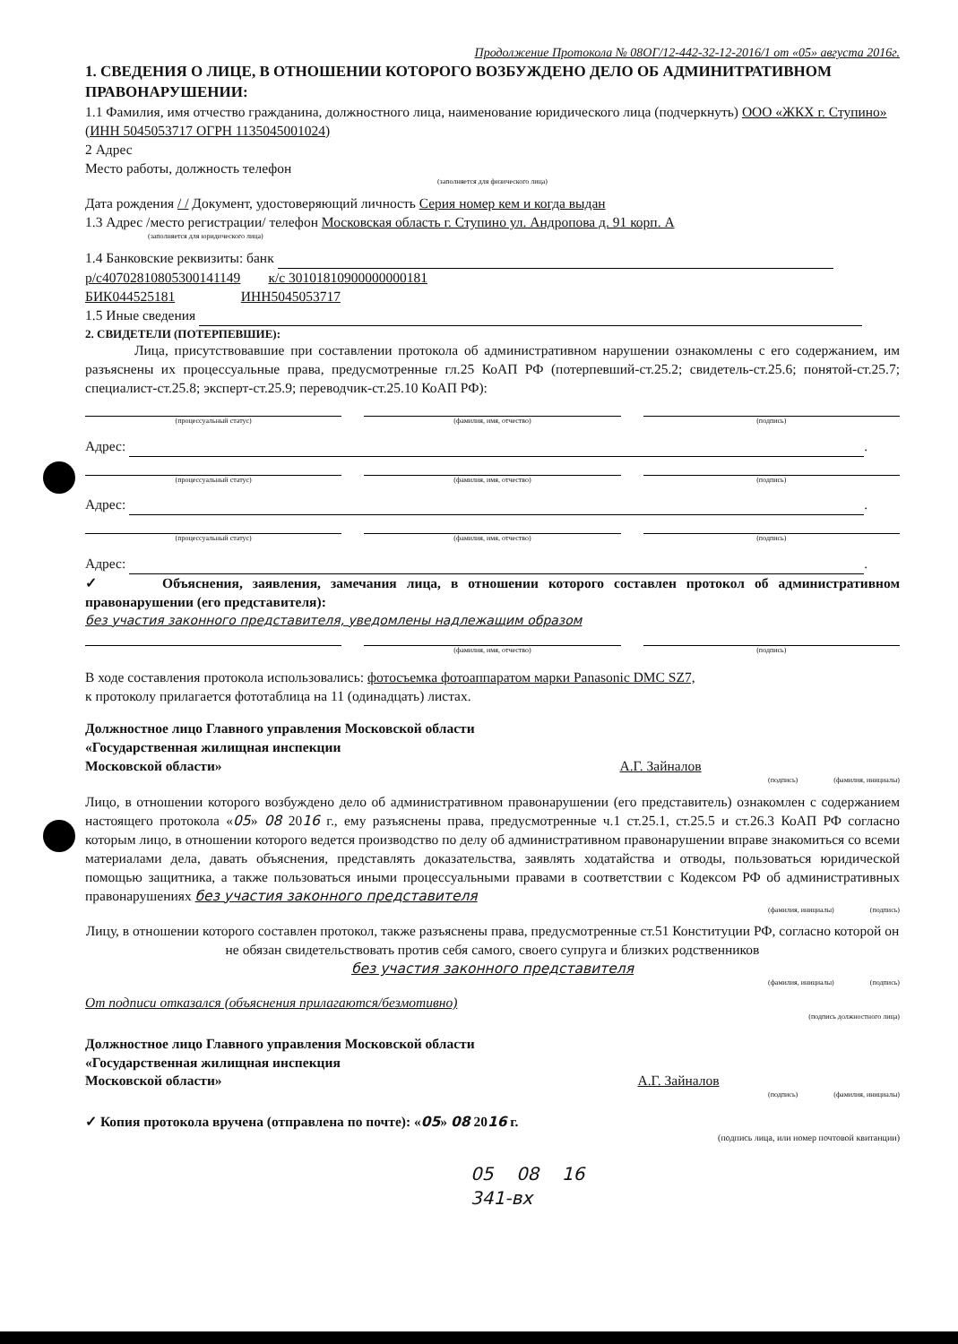Продолжение Протокола № 08ОГ/12-442-32-12-2016/1 от «05» августа 2016г.
1. СВЕДЕНИЯ О ЛИЦЕ, В ОТНОШЕНИИ КОТОРОГО ВОЗБУЖДЕНО ДЕЛО ОБ АДМИНИТРАТИВНОМ ПРАВОНАРУШЕНИИ:
1.1 Фамилия, имя отчество гражданина, должностного лица, наименование юридического лица (подчеркнуть) ООО «ЖКХ г. Ступино» (ИНН 5045053717 ОГРН 1135045001024)
2 Адрес
Место работы, должность телефон
(заполняется для физического лица)
Дата рождения / / Документ, удостоверяющий личность Серия номер кем и когда выдан
1.3 Адрес /место регистрации/ телефон Московская область г. Ступино ул. Андропова д. 91 корп. А
(заполняется для юридического лица)
1.4 Банковские реквизиты: банк
р/с40702810805300141149 к/с 30101810900000000181
БИК044525181 ИНН5045053717
1.5 Иные сведения
2. СВИДЕТЕЛИ (ПОТЕРПЕВШИЕ):
Лица, присутствовавшие при составлении протокола об административном нарушении ознакомлены с его содержанием, им разъяснены их процессуальные права, предусмотренные гл.25 КоАП РФ (потерпевший-ст.25.2; свидетель-ст.25.6; понятой-ст.25.7; специалист-ст.25.8; эксперт-ст.25.9; переводчик-ст.25.10 КоАП РФ):
(процессуальный статус) (фамилия, имя, отчество) (подпись)
Адрес: .
(процессуальный статус) (фамилия, имя, отчество) (подпись)
Адрес: .
(процессуальный статус) (фамилия, имя, отчество) (подпись)
Адрес: .
✓ Объяснения, заявления, замечания лица, в отношении которого составлен протокол об административном правонарушении (его представителя):
без участия законного представителя, уведомлены надлежащим образом
(фамилия, имя, отчество) (подпись)
В ходе составления протокола использовались: фотосъемка фотоаппаратом марки Panasonic DMC SZ7,
к протоколу прилагается фототаблица на 11 (одинадцать) листах.
Должностное лицо Главного управления Московской области
«Государственная жилищная инспекции
Московской области» А.Г. Зайналов
(подпись) (фамилия, инициалы)
Лицо, в отношении которого возбуждено дело об административном правонарушении (его представитель) ознакомлен с содержанием настоящего протокола «05» 08 2016 г., ему разъяснены права, предусмотренные ч.1 ст.25.1, ст.25.5 и ст.26.3 КоАП РФ согласно которым лицо, в отношении которого ведется производство по делу об административном правонарушении вправе знакомиться со всеми материалами дела, давать объяснения, представлять доказательства, заявлять ходатайства и отводы, пользоваться юридической помощью защитника, а также пользоваться иными процессуальными правами в соответствии с Кодексом РФ об административных правонарушениях без участия законного представителя
(фамилия, инициалы) (подпись)
Лицу, в отношении которого составлен протокол, также разъяснены права, предусмотренные ст.51 Конституции РФ, согласно которой он не обязан свидетельствовать против себя самого, своего супруга и близких родственников
без участия законного представителя
(фамилия, инициалы) (подпись)
От подписи отказался (объяснения прилагаются/безмотивно)
(подпись должностного лица)
Должностное лицо Главного управления Московской области
«Государственная жилищная инспекция
Московской области» А.Г. Зайналов
(подпись) (фамилия, инициалы)
✓ Копия протокола вручена (отправлена по почте): «05» 08 2016 г.
(подпись лица, или номер почтовой квитанции)
05 08 16
341-вх